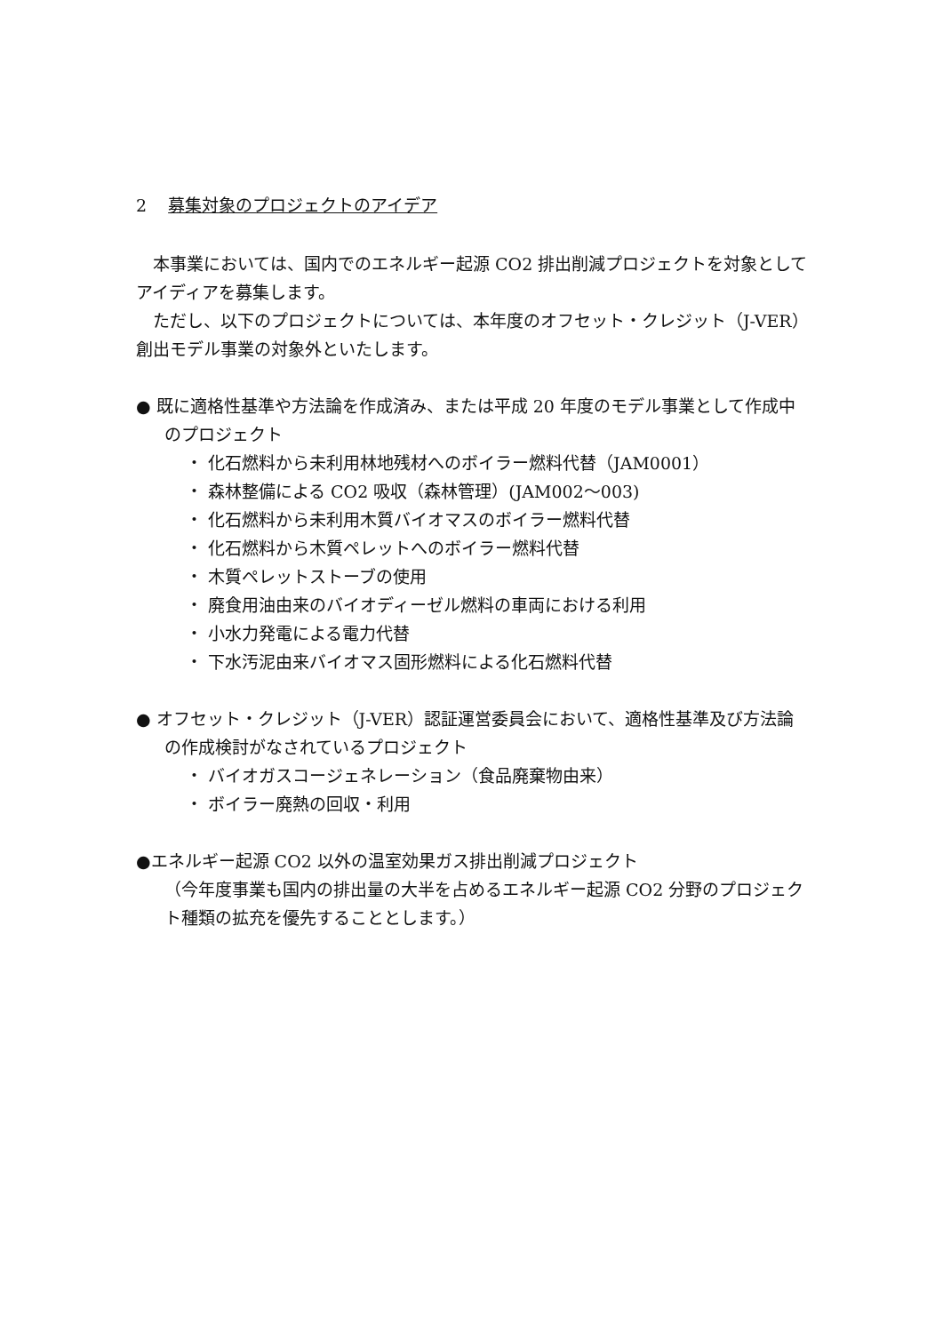2 募集対象のプロジェクトのアイデア
　本事業においては、国内でのエネルギー起源 CO2 排出削減プロジェクトを対象としてアイディアを募集します。
　ただし、以下のプロジェクトについては、本年度のオフセット・クレジット（J-VER）創出モデル事業の対象外といたします。
● 既に適格性基準や方法論を作成済み、または平成 20 年度のモデル事業として作成中のプロジェクト
・ 化石燃料から未利用林地残材へのボイラー燃料代替（JAM0001）
・ 森林整備による CO2 吸収（森林管理）(JAM002～003)
・ 化石燃料から未利用木質バイオマスのボイラー燃料代替
・ 化石燃料から木質ペレットへのボイラー燃料代替
・ 木質ペレットストーブの使用
・ 廃食用油由来のバイオディーゼル燃料の車両における利用
・ 小水力発電による電力代替
・ 下水汚泥由来バイオマス固形燃料による化石燃料代替
● オフセット・クレジット（J-VER）認証運営委員会において、適格性基準及び方法論の作成検討がなされているプロジェクト
・ バイオガスコージェネレーション（食品廃棄物由来）
・ ボイラー廃熱の回収・利用
●エネルギー起源 CO2 以外の温室効果ガス排出削減プロジェクト
（今年度事業も国内の排出量の大半を占めるエネルギー起源 CO2 分野のプロジェクト種類の拡充を優先することとします。）